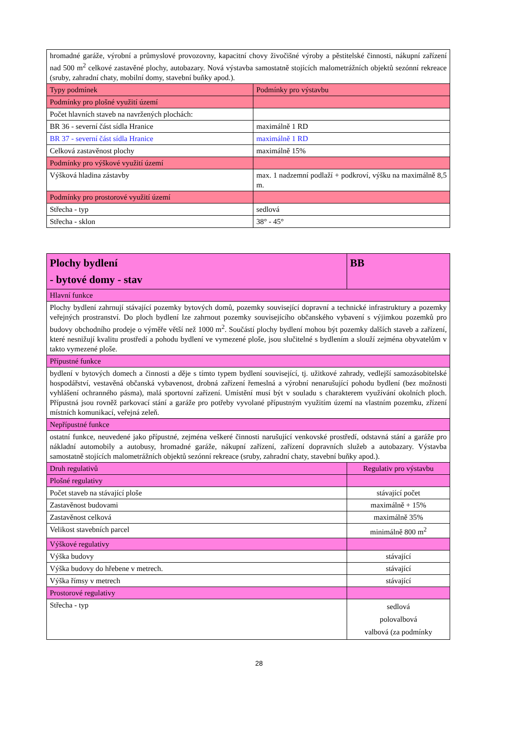| hromadné garáže, výrobní a průmyslové provozovny, kapacitní chovy živočišné výroby a pěstitelské činnosti, nákupní zařízení nad 500 m<sup>2</sup> celkové zastavěné plochy, autobazary. Nová výstavba samostatně stojících malometrážních objektů sezónní rekreace (sruby, zahradní chaty, mobilní domy, stavební buňky apod.). | |
| Typy podmínek | Podmínky pro výstavbu |
| Podmínky pro plošné využití území | |
| Počet hlavních staveb na navržených plochách: | |
| BR 36 - severní část sídla Hranice | maximálně 1 RD |
| BR 37 - severní část sídla Hranice | maximálně 1 RD |
| Celková zastavěnost plochy | maximálně 15% |
| Podmínky pro výškové využití území | |
| Výšková hladina zástavby | max. 1 nadzemní podlaží + podkroví, výšku na maximálně 8,5 m. |
| Podmínky pro prostorové využití území | |
| Střecha - typ | sedlová |
| Střecha - sklon | 38° - 45° |
| Plochy bydlení - bytové domy - stav | BB |
| Hlavní funkce | |
| Plochy bydlení zahrnují stávající pozemky bytových domů, pozemky související dopravní a technické infrastruktury a pozemky veřejných prostranství. Do ploch bydlení lze zahrnout pozemky souvisejícího občanského vybavení s výjimkou pozemků pro budovy obchodního prodeje o výměře větší než 1000 m<sup>2</sup>. Součástí plochy bydlení mohou být pozemky dalších staveb a zařízení, které nesnižují kvalitu prostředí a pohodu bydlení ve vymezené ploše, jsou slučitelné s bydlením a slouží zejména obyvatelům v takto vymezené ploše. | |
| Přípustné funkce | |
| bydlení v bytových domech a činnosti a děje s tímto typem bydlení související, tj. užitkové zahrady, vedlejší samozásobitelské hospodářství, vestavěná občanská vybavenost, drobná zařízení řemeslná a výrobní nenarušující pohodu bydlení (bez možnosti vyhlášení ochranného pásma), malá sportovní zařízení. Umístění musí být v souladu s charakterem využívání okolních ploch. Přípustná jsou rovněž parkovací stání a garáže pro potřeby vyvolané přípustným využitím území na vlastním pozemku, zřízení místních komunikací, veřejná zeleň. | |
| Nepřípustné funkce | |
| ostatní funkce, neuvedené jako přípustné, zejména veškeré činnosti narušující venkovské prostředí, odstavná stání a garáže pro nákladní automobily a autobusy, hromadné garáže, nákupní zařízení, zařízení dopravních služeb a autobazary. Výstavba samostatně stojících malometrážních objektů sezónní rekreace (sruby, zahradní chaty, stavební buňky apod.). | |
| Druh regulativů | Regulativ pro výstavbu |
| Plošné regulativy | |
| Počet staveb na stávající ploše | stávající počet |
| Zastavěnost budovami | maximálně + 15% |
| Zastavěnost celková | maximálně 35% |
| Velikost stavebních parcel | minimálně 800 m<sup>2</sup> |
| Výškové regulativy | |
| Výška budovy | stávající |
| Výška budovy do hřebene v metrech. | stávající |
| Výška římsy v metrech | stávající |
| Prostorové regulativy | |
| Střecha - typ | sedlová polovalbová valbová (za podmínky |
28